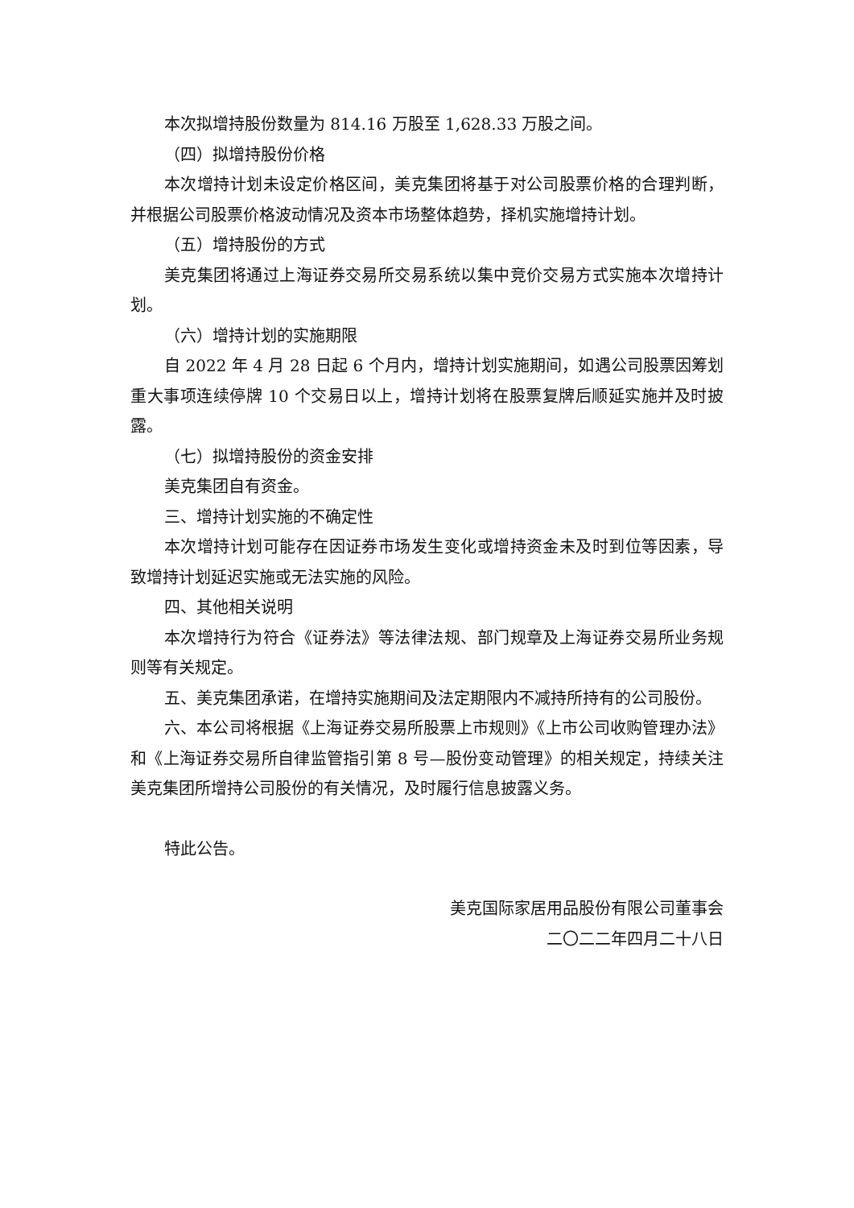本次拟增持股份数量为 814.16 万股至 1,628.33 万股之间。
（四）拟增持股份价格
本次增持计划未设定价格区间，美克集团将基于对公司股票价格的合理判断，并根据公司股票价格波动情况及资本市场整体趋势，择机实施增持计划。
（五）增持股份的方式
美克集团将通过上海证券交易所交易系统以集中竞价交易方式实施本次增持计划。
（六）增持计划的实施期限
自 2022 年 4 月 28 日起 6 个月内，增持计划实施期间，如遇公司股票因筹划重大事项连续停牌 10 个交易日以上，增持计划将在股票复牌后顺延实施并及时披露。
（七）拟增持股份的资金安排
美克集团自有资金。
三、增持计划实施的不确定性
本次增持计划可能存在因证券市场发生变化或增持资金未及时到位等因素，导致增持计划延迟实施或无法实施的风险。
四、其他相关说明
本次增持行为符合《证券法》等法律法规、部门规章及上海证券交易所业务规则等有关规定。
五、美克集团承诺，在增持实施期间及法定期限内不减持所持有的公司股份。
六、本公司将根据《上海证券交易所股票上市规则》《上市公司收购管理办法》和《上海证券交易所自律监管指引第 8 号—股份变动管理》的相关规定，持续关注美克集团所增持公司股份的有关情况，及时履行信息披露义务。
特此公告。
美克国际家居用品股份有限公司董事会
二〇二二年四月二十八日